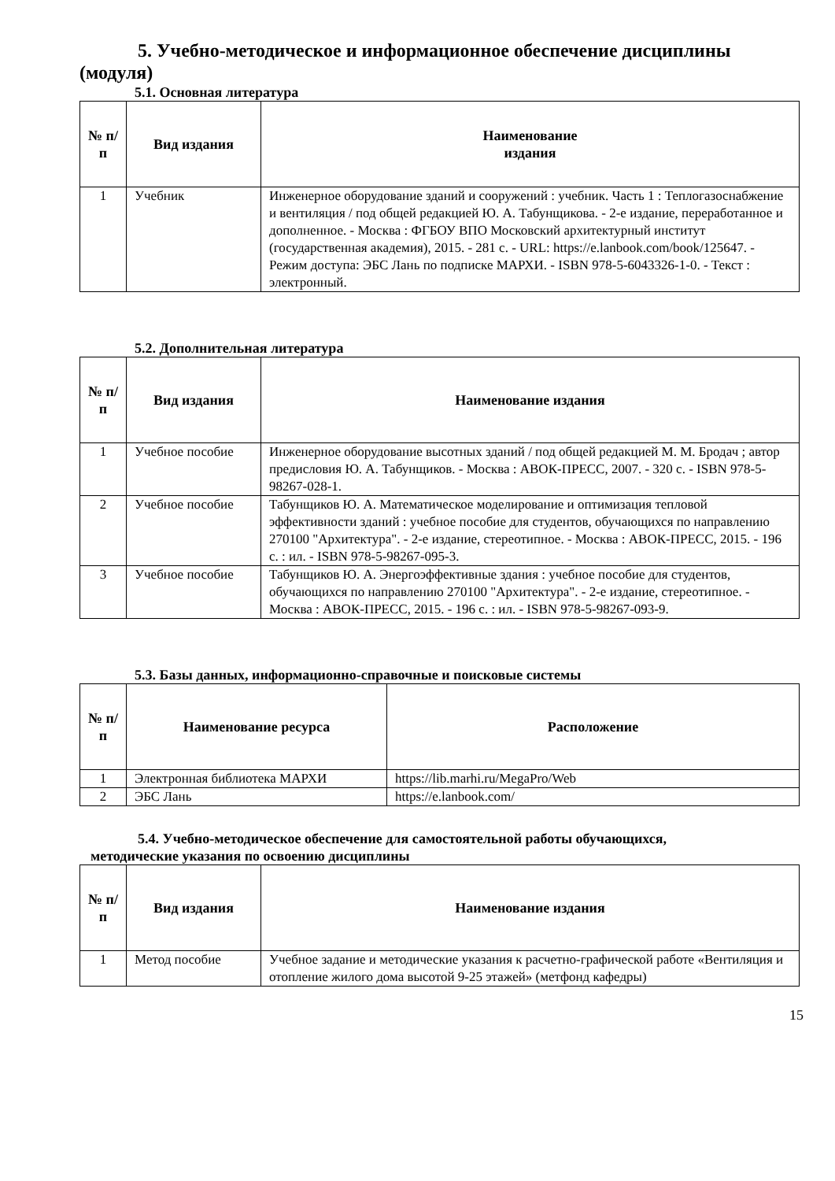5. Учебно-методическое и информационное обеспечение дисциплины (модуля)
5.1. Основная литература
| № п/п | Вид издания | Наименование издания |
| --- | --- | --- |
| 1 | Учебник | Инженерное оборудование зданий и сооружений : учебник. Часть 1 : Теплогазоснабжение и вентиляция / под общей редакцией Ю. А. Табунщикова. - 2-е издание, переработанное и дополненное. - Москва : ФГБОУ ВПО Московский архитектурный институт (государственная академия), 2015. - 281 с. - URL: https://e.lanbook.com/book/125647. - Режим доступа: ЭБС Лань по подписке МАРХИ. - ISBN 978-5-6043326-1-0. - Текст : электронный. |
5.2. Дополнительная литература
| № п/п | Вид издания | Наименование издания |
| --- | --- | --- |
| 1 | Учебное пособие | Инженерное оборудование высотных зданий / под общей редакцией М. М. Бродач ; автор предисловия Ю. А. Табунщиков. - Москва : АВОК-ПРЕСС, 2007. - 320 с. - ISBN 978-5-98267-028-1. |
| 2 | Учебное пособие | Табунщиков Ю. А. Математическое моделирование и оптимизация тепловой эффективности зданий : учебное пособие для студентов, обучающихся по направлению 270100 "Архитектура". - 2-е издание, стереотипное. - Москва : АВОК-ПРЕСС, 2015. - 196 с. : ил. - ISBN 978-5-98267-095-3. |
| 3 | Учебное пособие | Табунщиков Ю. А. Энергоэффективные здания : учебное пособие для студентов, обучающихся по направлению 270100 "Архитектура". - 2-е издание, стереотипное. - Москва : АВОК-ПРЕСС, 2015. - 196 с. : ил. - ISBN 978-5-98267-093-9. |
5.3. Базы данных, информационно-справочные и поисковые системы
| № п/п | Наименование ресурса | Расположение |
| --- | --- | --- |
| 1 | Электронная библиотека МАРХИ | https://lib.marhi.ru/MegaPro/Web |
| 2 | ЭБС Лань | https://e.lanbook.com/ |
5.4. Учебно-методическое обеспечение для самостоятельной работы обучающихся,
методические указания по освоению дисциплины
| № п/п | Вид издания | Наименование издания |
| --- | --- | --- |
| 1 | Метод пособие | Учебное задание и методические указания к расчетно-графической работе «Вентиляция и отопление жилого дома высотой 9-25 этажей» (метфонд кафедры) |
15